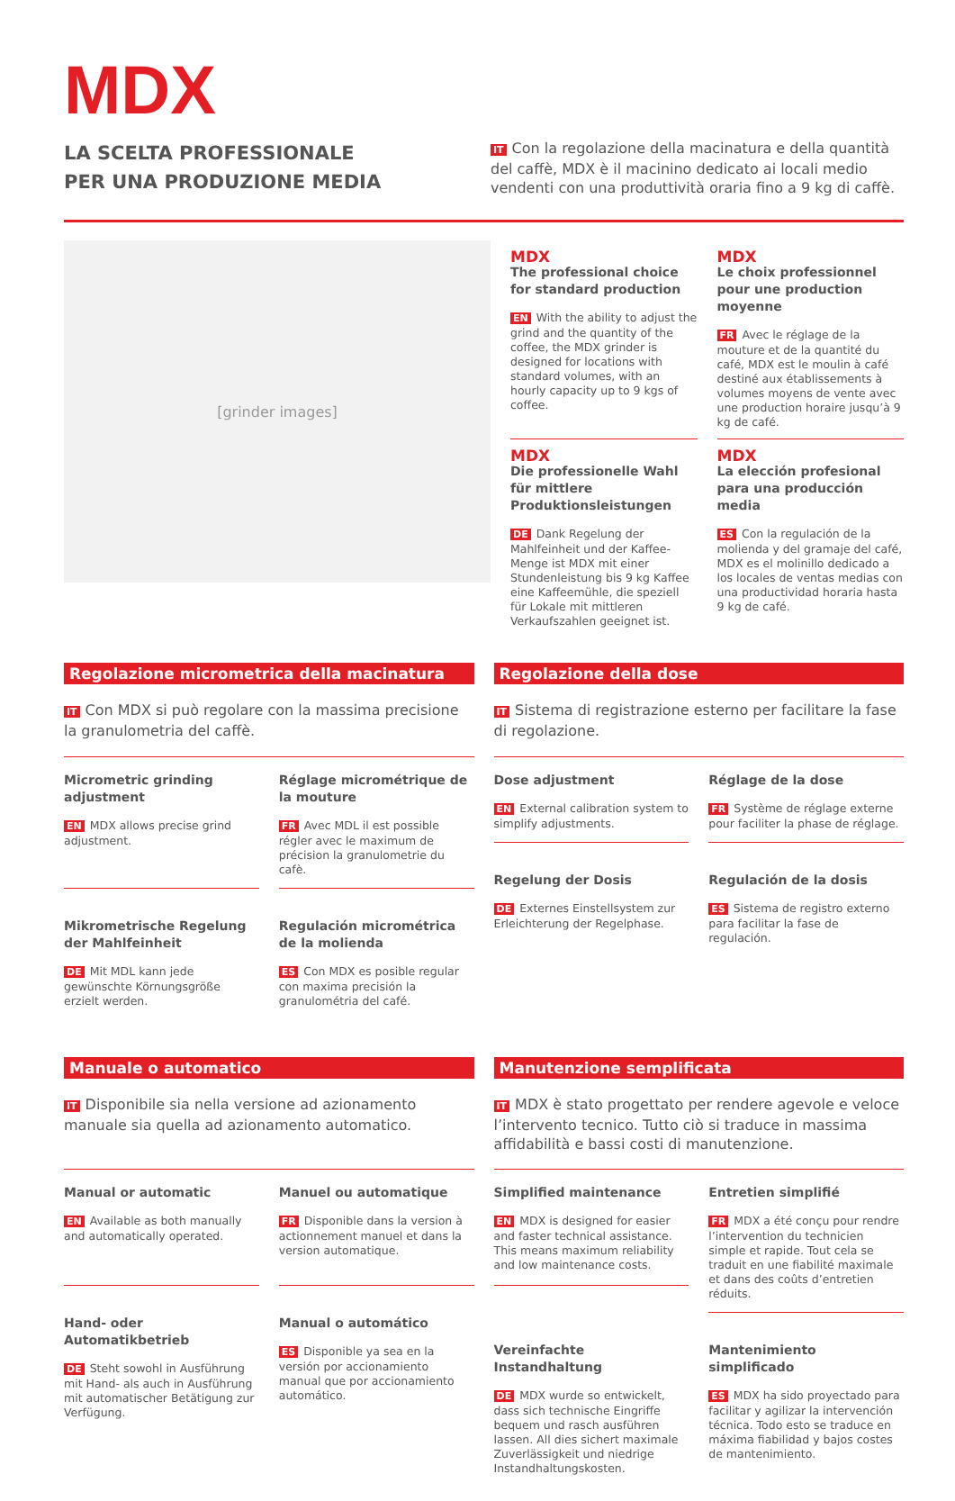MDX
LA SCELTA PROFESSIONALE
PER UNA PRODUZIONE MEDIA
IT Con la regolazione della macinatura e della quantità del caffè, MDX è il macinino dedicato ai locali medio vendenti con una produttività oraria fino a 9 kg di caffè.
[grinder images]
MDX
The professional choice for standard production
EN With the ability to adjust the grind and the quantity of the coffee, the MDX grinder is designed for locations with standard volumes, with an hourly capacity up to 9 kgs of coffee.
MDX
Le choix professionnel pour une production moyenne
FR Avec le réglage de la mouture et de la quantité du café, MDX est le moulin à café destiné aux établissements à volumes moyens de vente avec une production horaire jusqu’à 9 kg de café.
MDX
Die professionelle Wahl für mittlere Produktionsleistungen
DE Dank Regelung der Mahlfeinheit und der Kaffee-Menge ist MDX mit einer Stundenleistung bis 9 kg Kaffee eine Kaffeemühle, die speziell für Lokale mit mittleren Verkaufszahlen geeignet ist.
MDX
La elección profesional para una producción media
ES Con la regulación de la molienda y del gramaje del café, MDX es el molinillo dedicado a los locales de ventas medias con una productividad horaria hasta 9 kg de café.
Regolazione micrometrica della macinatura
IT Con MDX si può regolare con la massima precisione la granulometria del caffè.
Micrometric grinding adjustment
EN MDX allows precise grind adjustment.
Réglage micrométrique de la mouture
FR Avec MDL il est possible régler avec le maximum de précision la granulometrie du cafè.
Mikrometrische Regelung der Mahlfeinheit
DE Mit MDL kann jede gewünschte Körnungsgröße erzielt werden.
Regulación micrométrica de la molienda
ES Con MDX es posible regular con maxima precisión la granulométria del café.
Regolazione della dose
IT Sistema di registrazione esterno per facilitare la fase di regolazione.
Dose adjustment
EN External calibration system to simplify adjustments.
Réglage de la dose
FR Système de réglage externe pour faciliter la phase de réglage.
Regelung der Dosis
DE Externes Einstellsystem zur Erleichterung der Regelphase.
Regulación de la dosis
ES Sistema de registro externo para facilitar la fase de regulación.
Manuale o automatico
IT Disponibile sia nella versione ad azionamento manuale sia quella ad azionamento automatico.
Manual or automatic
EN Available as both manually and automatically operated.
Manuel ou automatique
FR Disponible dans la version à actionnement manuel et dans la version automatique.
Hand- oder Automatikbetrieb
DE Steht sowohl in Ausführung mit Hand- als auch in Ausführung mit automatischer Betätigung zur Verfügung.
Manual o automático
ES Disponible ya sea en la versión por accionamiento manual que por accionamiento automático.
Manutenzione semplificata
IT MDX è stato progettato per rendere agevole e veloce l’intervento tecnico. Tutto ciò si traduce in massima affidabilità e bassi costi di manutenzione.
Simplified maintenance
EN MDX is designed for easier and faster technical assistance. This means maximum reliability and low maintenance costs.
Entretien simplifié
FR MDX a été conçu pour rendre l’intervention du technicien simple et rapide. Tout cela se traduit en une fiabilité maximale et dans des coûts d’entretien réduits.
Vereinfachte Instandhaltung
DE MDX wurde so entwickelt, dass sich technische Eingriffe bequem und rasch ausführen lassen. All dies sichert maximale Zuverlässigkeit und niedrige Instandhaltungskosten.
Mantenimiento simplificado
ES MDX ha sido proyectado para facilitar y agilizar la intervención técnica. Todo esto se traduce en máxima fiabilidad y bajos costes de mantenimiento.